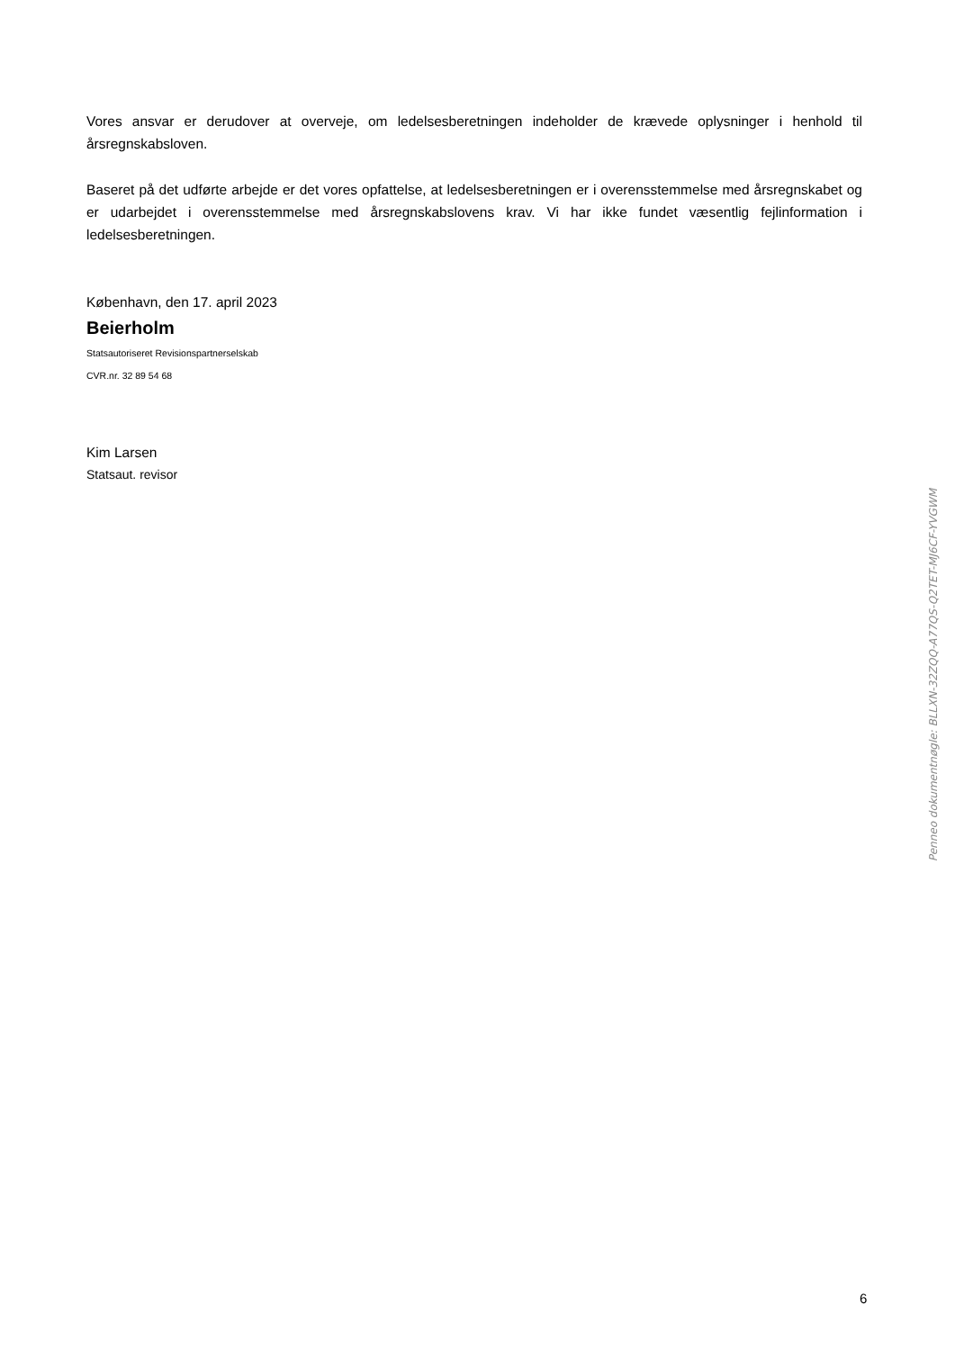Vores ansvar er derudover at overveje, om ledelsesberetningen indeholder de krævede oplysninger i henhold til årsregnskabsloven.
Baseret på det udførte arbejde er det vores opfattelse, at ledelsesberetningen er i overensstemmelse med årsregnskabet og er udarbejdet i overensstemmelse med årsregnskabslovens krav. Vi har ikke fundet væsentlig fejlinformation i ledelsesberetningen.
København, den 17. april 2023
Beierholm
Statsautoriseret Revisionspartnerselskab
CVR.nr. 32 89 54 68
Kim Larsen
Statsaut. revisor
Penneo dokumentnøgle: BLLXN-32ZQQ-A77QS-Q2TET-MJ6CF-YVGWM
6